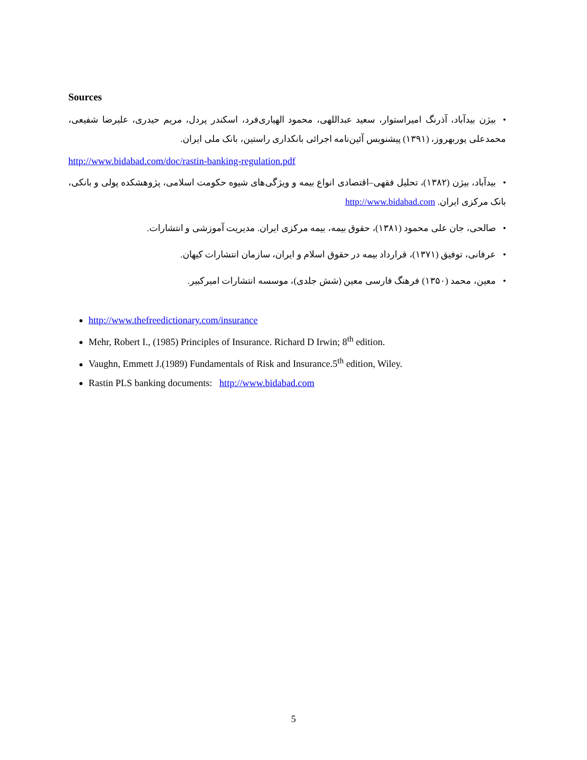Sources
•بیژن بیدآباد، آذرنگ امیراستوار، سعید عبداللهی، محمود الهیاری‌فرد، اسکندر پردل، مریم حیدری، علیرضا شفیعی، محمدعلی پوربهروز، (۱۳۹۱) پیشنویس آئین‌نامه اجرائی بانکداری راستین، بانک ملی ایران.
http://www.bidabad.com/doc/rastin-banking-regulation.pdf
•بیدآباد، بیژن (۱۳۸۲)، تحلیل فقهی–اقتصادی انواع بیمه و ویژگی‌های شیوه حکومت اسلامی، پژوهشکده پولی و بانکی، بانک مرکزی ایران. http://www.bidabad.com
•صالحی، جان علی محمود (۱۳۸۱)، حقوق بیمه، بیمه مرکزی ایران. مدیریت آموزشی و انتشارات.
•عرفانی، توفیق (۱۳۷۱)، قرارداد بیمه در حقوق اسلام و ایران، سازمان انتشارات کیهان.
•معین، محمد (۱۳۵۰) فرهنگ فارسی معین (شش جلدی)، موسسه انتشارات امیرکبیر.
http://www.thefreedictionary.com/insurance
Mehr, Robert I., (1985) Principles of Insurance. Richard D Irwin; 8<sup>th</sup> edition.
Vaughn, Emmett J.(1989) Fundamentals of Risk and Insurance.5<sup>th</sup> edition, Wiley.
Rastin PLS banking documents: http://www.bidabad.com
5